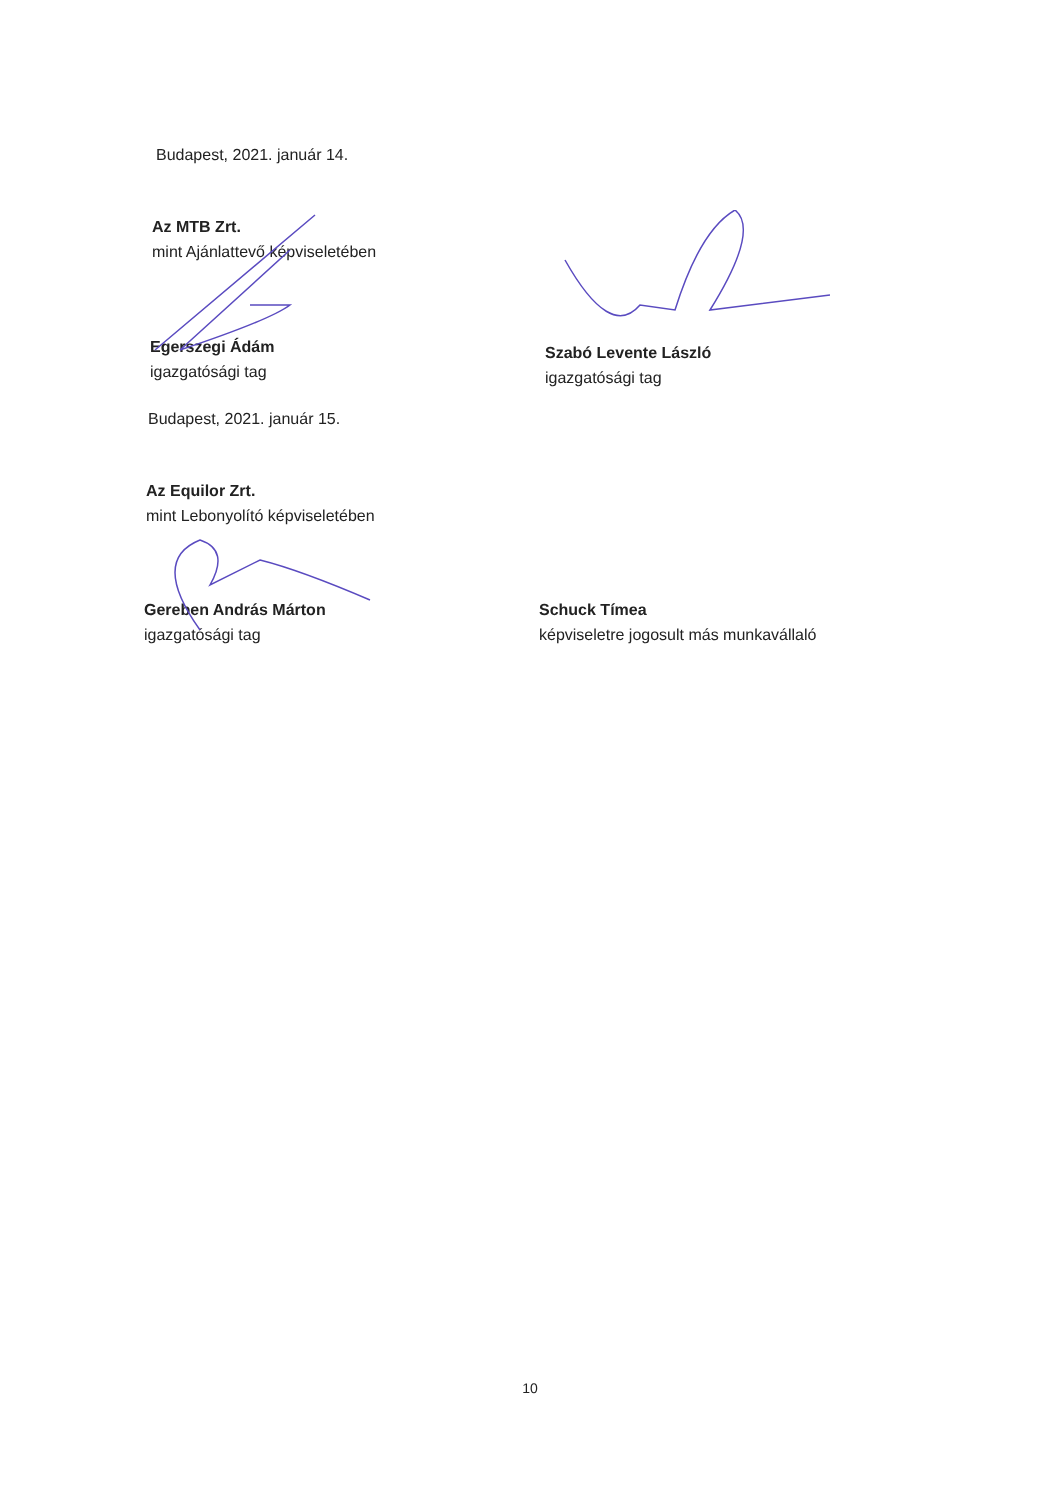Budapest, 2021. január 14.
Az MTB Zrt.
mint Ajánlattevő képviseletében
Egerszegi Ádám
igazgatósági tag
Szabó Levente László
igazgatósági tag
Budapest, 2021. január 15.
Az Equilor Zrt.
mint Lebonyolító képviseletében
Gereben András Márton
igazgatósági tag
Schuck Tímea
képviseletre jogosult más munkavállaló
10